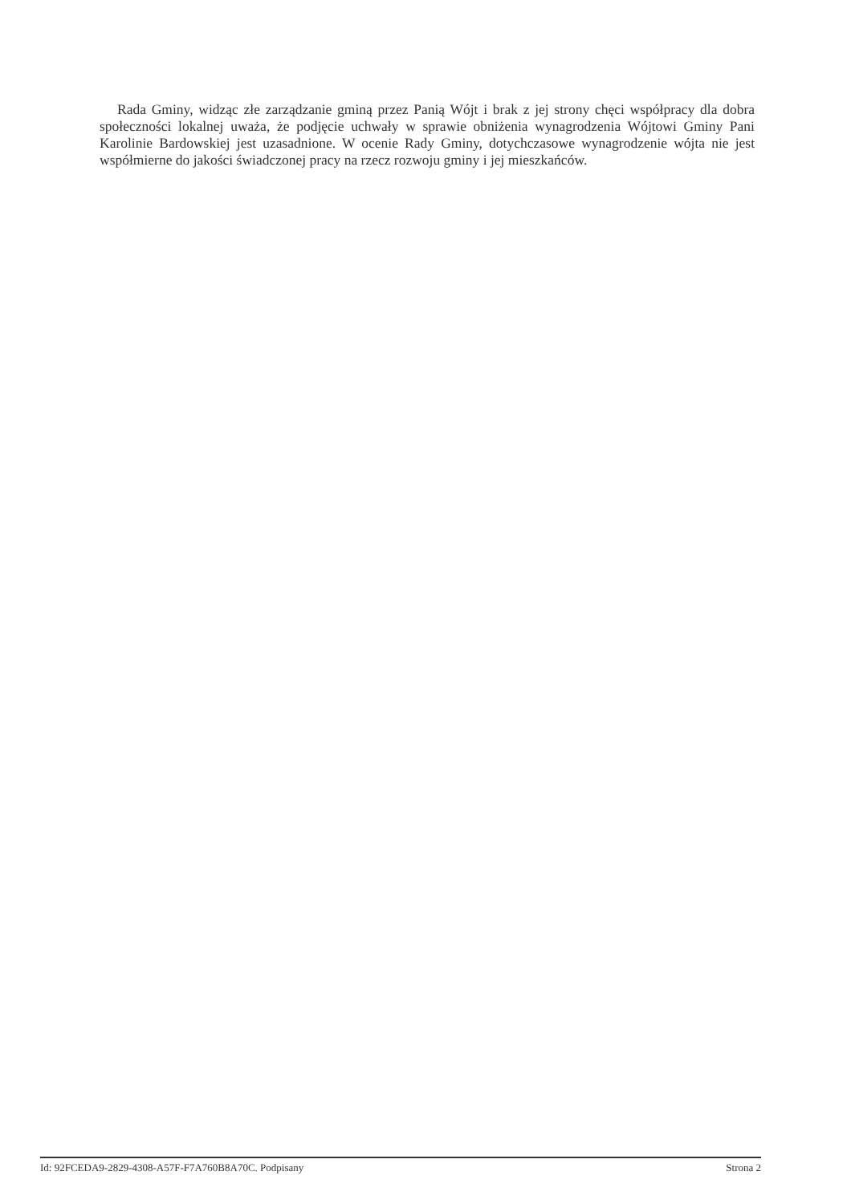Rada Gminy, widząc złe zarządzanie gminą przez Panią Wójt i brak z jej strony chęci współpracy dla dobra społeczności lokalnej uważa, że podjęcie uchwały w sprawie obniżenia wynagrodzenia Wójtowi Gminy Pani Karolinie Bardowskiej jest uzasadnione. W ocenie Rady Gminy, dotychczasowe wynagrodzenie wójta nie jest współmierne do jakości świadczonej pracy na rzecz rozwoju gminy i jej mieszkańców.
Id: 92FCEDA9-2829-4308-A57F-F7A760B8A70C. Podpisany Strona 2